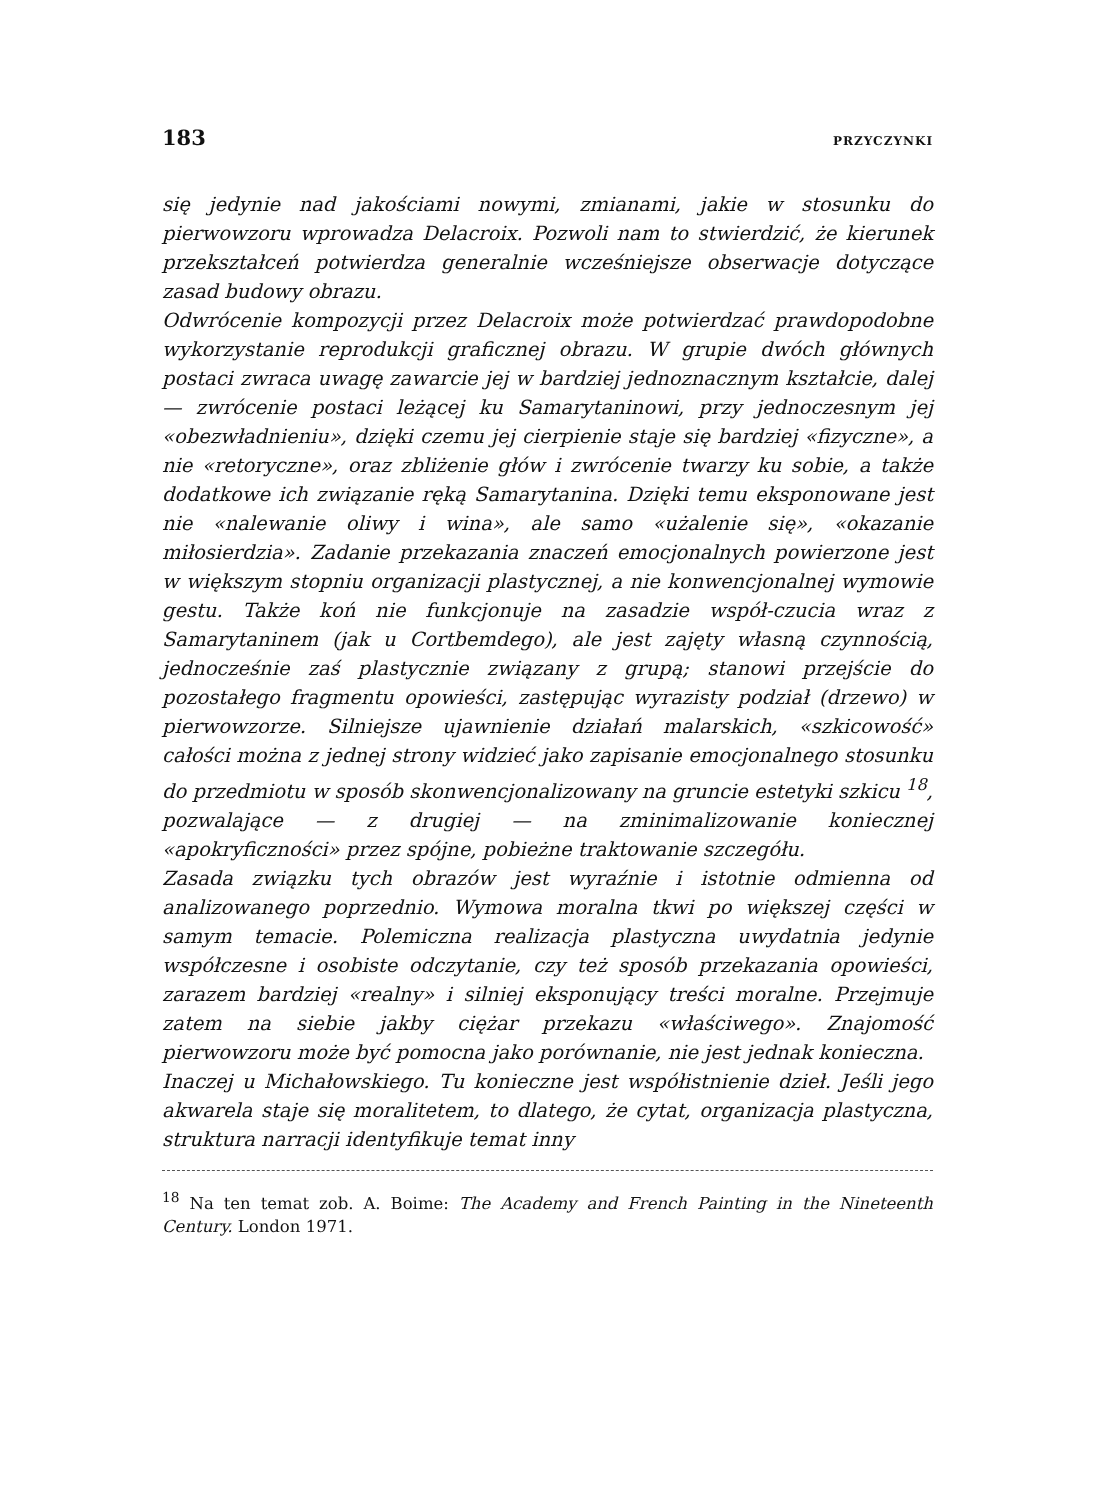183 PRZYCZYNKI
się jedynie nad jakościami nowymi, zmianami, jakie w stosunku do pierwowzoru wprowadza Delacroix. Pozwoli nam to stwierdzić, że kierunek przekształceń potwierdza generalnie wcześniejsze obserwacje dotyczące zasad budowy obrazu.
Odwrócenie kompozycji przez Delacroix może potwierdzać prawdopodobne wykorzystanie reprodukcji graficznej obrazu. W grupie dwóch głównych postaci zwraca uwagę zawarcie jej w bardziej jednoznacznym kształcie, dalej — zwrócenie postaci leżącej ku Samarytaninowi, przy jednoczesnym jej «obezwładnieniu», dzięki czemu jej cierpienie staje się bardziej «fizyczne», a nie «retoryczne», oraz zbliżenie głów i zwrócenie twarzy ku sobie, a także dodatkowe ich związanie ręką Samarytanina. Dzięki temu eksponowane jest nie «nalewanie oliwy i wina», ale samo «użalenie się», «okazanie miłosierdzia». Zadanie przekazania znaczeń emocjonalnych powierzone jest w większym stopniu organizacji plastycznej, a nie konwencjonalnej wymowie gestu. Także koń nie funkcjonuje na zasadzie współ-czucia wraz z Samarytaninem (jak u Cortbemdego), ale jest zajęty własną czynnością, jednocześnie zaś plastycznie związany z grupą; stanowi przejście do pozostałego fragmentu opowieści, zastępując wyrazisty podział (drzewo) w pierwowzorze. Silniejsze ujawnienie działań malarskich, «szkicowość» całości można z jednej strony widzieć jako zapisanie emocjonalnego stosunku do przedmiotu w sposób skonwencjonalizowany na gruncie estetyki szkicu <sup>18</sup>, pozwalające — z drugiej — na zminimalizowanie koniecznej «apokryficzności» przez spójne, pobieżne traktowanie szczegółu.
Zasada związku tych obrazów jest wyraźnie i istotnie odmienna od analizowanego poprzednio. Wymowa moralna tkwi po większej części w samym temacie. Polemiczna realizacja plastyczna uwydatnia jedynie współczesne i osobiste odczytanie, czy też sposób przekazania opowieści, zarazem bardziej «realny» i silniej eksponujący treści moralne. Przejmuje zatem na siebie jakby ciężar przekazu «właściwego». Znajomość pierwowzoru może być pomocna jako porównanie, nie jest jednak konieczna.
Inaczej u Michałowskiego. Tu konieczne jest współistnienie dzieł. Jeśli jego akwarela staje się moralitetem, to dlatego, że cytat, organizacja plastyczna, struktura narracji identyfikuje temat inny
<sup>18</sup> Na ten temat zob. A. Boime: The Academy and French Painting in the Nineteenth Century. London 1971.